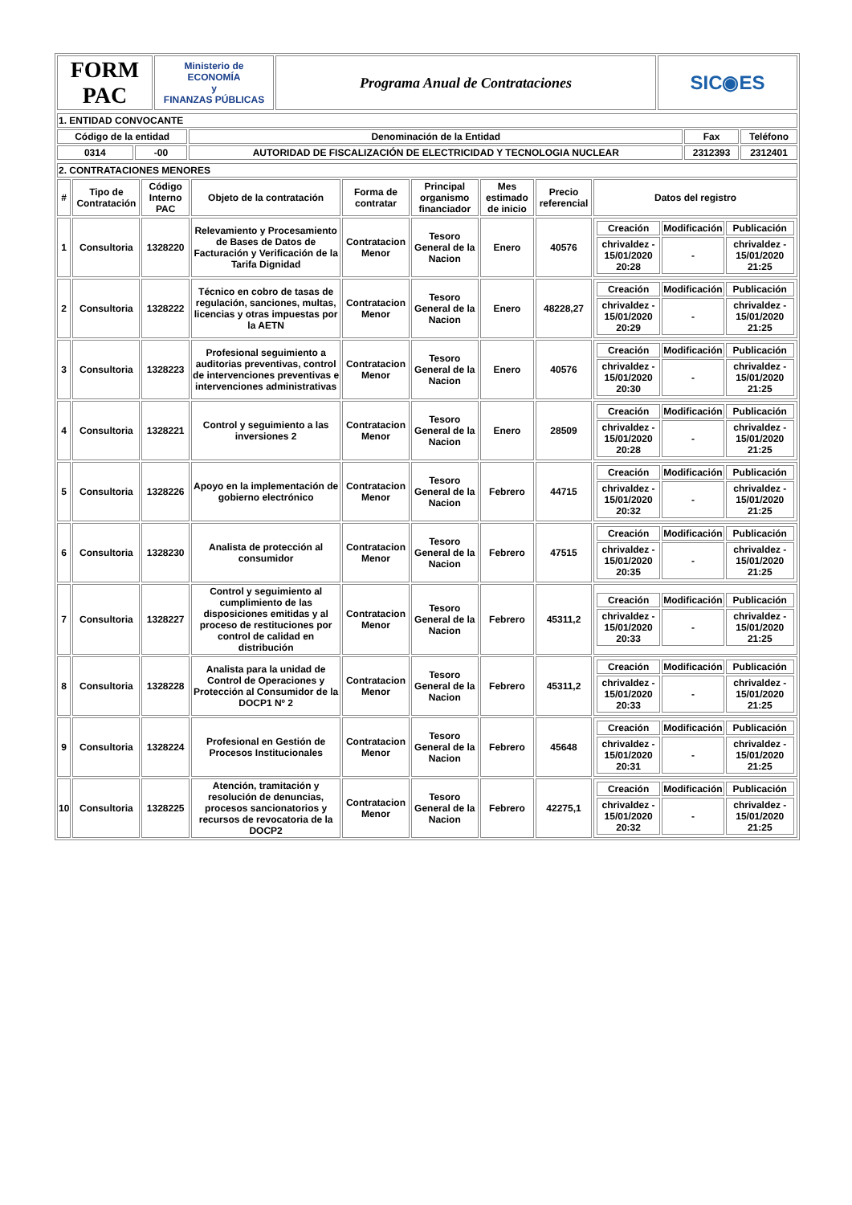| FORM PAC | Ministerio de ECONOMÍA y FINANZAS PÚBLICAS | Programa Anual de Contrataciones | SIC◉ES |
| 1. ENTIDAD CONVOCANTE | | | | |
| Código de la entidad | | Denominación de la Entidad | Fax | Teléfono |
| 0314 | -00 | AUTORIDAD DE FISCALIZACIÓN DE ELECTRICIDAD Y TECNOLOGIA NUCLEAR | 2312393 | 2312401 |
| 2. CONTRATACIONES MENORES | | | | | | | | |
| # | Tipo de Contratación | Código Interno PAC | Objeto de la contratación | Forma de contratar | Principal organismo financiador | Mes estimado de inicio | Precio referencial | Datos del registro |
| 1 | Consultoria | 1328220 | Relevamiento y Procesamiento de Bases de Datos de Facturación y Verificación de la Tarifa Dignidad | Contratacion Menor | Tesoro General de la Nacion | Enero | 40576 | / Creación / Modificación / Publicación / / chrivaldez - 15/01/2020 20:28 / - / chrivaldez - 15/01/2020 21:25 / |
| 2 | Consultoria | 1328222 | Técnico en cobro de tasas de regulación, sanciones, multas, licencias y otras impuestas por la AETN | Contratacion Menor | Tesoro General de la Nacion | Enero | 48228,27 | / Creación / Modificación / Publicación / / chrivaldez - 15/01/2020 20:29 / - / chrivaldez - 15/01/2020 21:25 / |
| 3 | Consultoria | 1328223 | Profesional seguimiento a auditorias preventivas, control de intervenciones preventivas e intervenciones administrativas | Contratacion Menor | Tesoro General de la Nacion | Enero | 40576 | / Creación / Modificación / Publicación / / chrivaldez - 15/01/2020 20:30 / - / chrivaldez - 15/01/2020 21:25 / |
| 4 | Consultoria | 1328221 | Control y seguimiento a las inversiones 2 | Contratacion Menor | Tesoro General de la Nacion | Enero | 28509 | / Creación / Modificación / Publicación / / chrivaldez - 15/01/2020 20:28 / - / chrivaldez - 15/01/2020 21:25 / |
| 5 | Consultoria | 1328226 | Apoyo en la implementación de gobierno electrónico | Contratacion Menor | Tesoro General de la Nacion | Febrero | 44715 | / Creación / Modificación / Publicación / / chrivaldez - 15/01/2020 20:32 / - / chrivaldez - 15/01/2020 21:25 / |
| 6 | Consultoria | 1328230 | Analista de protección al consumidor | Contratacion Menor | Tesoro General de la Nacion | Febrero | 47515 | / Creación / Modificación / Publicación / / chrivaldez - 15/01/2020 20:35 / - / chrivaldez - 15/01/2020 21:25 / |
| 7 | Consultoria | 1328227 | Control y seguimiento al cumplimiento de las disposiciones emitidas y al proceso de restituciones por control de calidad en distribución | Contratacion Menor | Tesoro General de la Nacion | Febrero | 45311,2 | / Creación / Modificación / Publicación / / chrivaldez - 15/01/2020 20:33 / - / chrivaldez - 15/01/2020 21:25 / |
| 8 | Consultoria | 1328228 | Analista para la unidad de Control de Operaciones y Protección al Consumidor de la DOCP1 Nº 2 | Contratacion Menor | Tesoro General de la Nacion | Febrero | 45311,2 | / Creación / Modificación / Publicación / / chrivaldez - 15/01/2020 20:33 / - / chrivaldez - 15/01/2020 21:25 / |
| 9 | Consultoria | 1328224 | Profesional en Gestión de Procesos Institucionales | Contratacion Menor | Tesoro General de la Nacion | Febrero | 45648 | / Creación / Modificación / Publicación / / chrivaldez - 15/01/2020 20:31 / - / chrivaldez - 15/01/2020 21:25 / |
| 10 | Consultoria | 1328225 | Atención, tramitación y resolución de denuncias, procesos sancionatorios y recursos de revocatoria de la DOCP2 | Contratacion Menor | Tesoro General de la Nacion | Febrero | 42275,1 | / Creación / Modificación / Publicación / / chrivaldez - 15/01/2020 20:32 / - / chrivaldez - 15/01/2020 21:25 / |